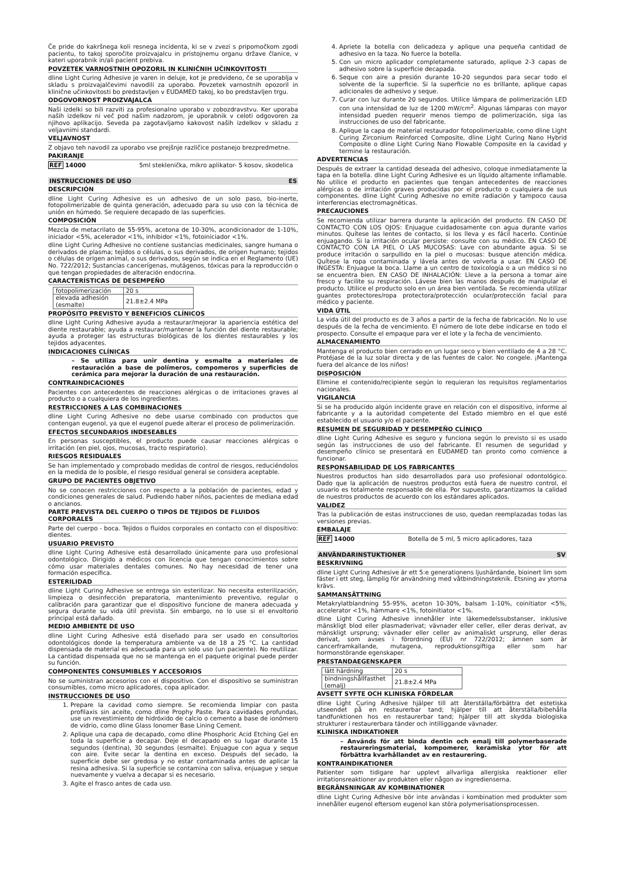Če pride do kakršnega koli resnega incidenta, ki se v zvezi s pripomočkom zgodi pacientu, to takoj sporočite proizvajalcu in pristojnemu organu države članice, v kateri uporabnik in/ali pacient prebiva.
POVZETEK VARNOSTNIH OPOZORIL IN KLINIČNIH UČINKOVITOSTI
dline Light Curing Adhesive je varen in deluje, kot je predvideno, če se uporablja v skladu s proizvajalčevimi navodili za uporabo. Povzetek varnostnih opozoril in klinične učinkovitosti bo predstavljen v EUDAMED takoj, ko bo predstavljen trgu.
ODGOVORNOST PROIZVAJALCA
Naši izdelki so bili razviti za profesionalno uporabo v zobozdravstvu. Ker uporaba naših izdelkov ni več pod našim nadzorom, je uporabnik v celoti odgovoren za njihovo aplikacijo. Seveda pa zagotavljamo kakovost naših izdelkov v skladu z veljavnimi standardi.
VELJAVNOST
Z objavo teh navodil za uporabo vse prejšnje različice postanejo brezpredmetne.
PAKIRANJE
REF 14000 5ml steklenička, mikro aplikator- 5 kosov, skodelica
INSTRUCCIONES DE USO ES
DESCRIPCIÓN
dline Light Curing Adhesive es un adhesivo de un solo paso, bio-inerte, fotopolimerizable de quinta generación, adecuado para su uso con la técnica de unión en húmedo. Se requiere decapado de las superficies.
COMPOSICIÓN
Mezcla de metacrilato de 55-95%, acetona de 10-30%, acondicionador de 1-10%, iniciador <5%, acelerador <1%, inhibidor <1%, fotoiniciador <1%.
dline Light Curing Adhesive no contiene sustancias medicinales, sangre humana o derivados de plasma; tejidos o células, o sus derivados, de origen humano; tejidos o células de origen animal, o sus derivados, según se indica en el Reglamento (UE) No. 722/2012; Sustancias cancerígenas, mutágenos, tóxicas para la reproducción o que tengan propiedades de alteración endocrina.
CARACTERÍSTICAS DE DESEMPEÑO
| fotopolimerización | 20 s |
| elevada adhesión (esmalte) | 21.8±2.4 MPa |
PROPÓSITO PREVISTO Y BENEFICIOS CLÍNICOS
dline Light Curing Adhesive ayuda a restaurar/mejorar la apariencia estética del diente restaurable; ayuda a restaurar/mantener la función del diente restaurable; ayuda a proteger las estructuras biológicas de los dientes restaurables y los tejidos adyacentes.
INDICACIONES CLÍNICAS
– Se utiliza para unir dentina y esmalte a materiales de restauración a base de polímeros, compomeros y superficies de cerámica para mejorar la duración de una restauración.
CONTRAINDICACIONES
Pacientes con antecedentes de reacciones alérgicas o de irritaciones graves al producto o a cualquiera de los ingredientes.
RESTRICCIONES A LAS COMBINACIONES
dline Light Curing Adhesive no debe usarse combinado con productos que contengan eugenol, ya que el eugenol puede alterar el proceso de polimerización.
EFECTOS SECUNDARIOS INDESEABLES
En personas susceptibles, el producto puede causar reacciones alérgicas o irritación (en piel, ojos, mucosas, tracto respiratorio).
RIESGOS RESIDUALES
Se han implementado y comprobado medidas de control de riesgos, reduciéndolos en la medida de lo posible, el riesgo residual general se considera aceptable.
GRUPO DE PACIENTES OBJETIVO
No se conocen restricciones con respecto a la población de pacientes, edad y condiciones generales de salud. Pudiendo haber niños, pacientes de mediana edad o ancianos.
PARTE PREVISTA DEL CUERPO O TIPOS DE TEJIDOS DE FLUIDOS CORPORALES
Parte del cuerpo - boca. Tejidos o fluidos corporales en contacto con el dispositivo: dientes.
USUARIO PREVISTO
dline Light Curing Adhesive está desarrollado únicamente para uso profesional odontológico. Dirigido a médicos con licencia que tengan conocimientos sobre cómo usar materiales dentales comunes. No hay necesidad de tener una formación específica.
ESTERILIDAD
dline Light Curing Adhesive se entrega sin esterilizar. No necesita esterilización, limpieza o desinfección preparatoria, mantenimiento preventivo, regular o calibración para garantizar que el dispositivo funcione de manera adecuada y segura durante su vida útil prevista. Sin embargo, no lo use si el envoltorio principal está dañado.
MEDIO AMBIENTE DE USO
dline Light Curing Adhesive está diseñado para ser usado en consultorios odontológicos donde la temperatura ambiente va de 18 a 25 °C. La cantidad dispensada de material es adecuada para un solo uso (un paciente). No reutilizar. La cantidad dispensada que no se mantenga en el paquete original puede perder su función.
COMPONENTES CONSUMIBLES Y ACCESORIOS
No se suministran accesorios con el dispositivo. Con el dispositivo se suministran consumibles, como micro aplicadores, copa aplicador.
INSTRUCCIONES DE USO
1. Prepare la cavidad como siempre. Se recomienda limpiar con pasta profilaxis sin aceite, como dline Prophy Paste. Para cavidades profundas, use un revestimiento de hidróxido de calcio o cemento a base de ionómero de vidrio, como dline Glass Ionomer Base Lining Cement.
2. Aplique una capa de decapado, como dline Phosphoric Acid Etching Gel en toda la superficie a decapar. Deje el decapado en su lugar durante 15 segundos (dentina), 30 segundos (esmalte). Enjuague con agua y seque con aire. Evite secar la dentina en exceso. Después del secado, la superficie debe ser gredosa y no estar contaminada antes de aplicar la resina adhesiva. Si la superficie se contamina con saliva, enjuague y seque nuevamente y vuelva a decapar si es necesario.
3. Agite el frasco antes de cada uso.
4. Apriete la botella con delicadeza y aplique una pequeña cantidad de adhesivo en la taza. No fuerce la botella.
5. Con un micro aplicador completamente saturado, aplique 2-3 capas de adhesivo sobre la superficie decapada.
6. Seque con aire a presión durante 10-20 segundos para secar todo el solvente de la superficie. Si la superficie no es brillante, aplique capas adicionales de adhesivo y seque.
7. Curar con luz durante 20 segundos. Utilice lámpara de polimerización LED con una intensidad de luz de 1200 mW/cm<sup>2</sup>. Algunas lámparas con mayor intensidad pueden requerir menos tiempo de polimerización, siga las instrucciones de uso del fabricante.
8. Aplique la capa de material restaurador fotopolimerizable, como dline Light Curing Zirconium Reinforced Composite, dline Light Curing Nano Hybrid Composite o dline Light Curing Nano Flowable Composite en la cavidad y termine la restauración.
ADVERTENCIAS
Después de extraer la cantidad deseada del adhesivo, coloque inmediatamente la tapa en la botella. dline Light Curing Adhesive es un líquido altamente inflamable. No utilice el producto en pacientes que tengan antecedentes de reacciones alérgicas o de irritación graves producidas por el producto o cualquiera de sus componentes. dline Light Curing Adhesive no emite radiación y tampoco causa interferencias electromagnéticas.
PRECAUCIONES
Se recomienda utilizar barrera durante la aplicación del producto. EN CASO DE CONTACTO CON LOS OJOS: Enjuague cuidadosamente con agua durante varios minutos. Quítese las lentes de contacto, si los lleva y es fácil hacerlo. Continúe enjuagando. Si la irritación ocular persiste: consulte con su médico. EN CASO DE CONTACTO CON LA PIEL O LAS MUCOSAS: Lave con abundante agua. Si se produce irritación o sarpullido en la piel o mucosas: busque atención médica. Quítese la ropa contaminada y lávela antes de volverla a usar. EN CASO DE INGESTA: Enjuague la boca. Llame a un centro de toxicología o a un médico si no se encuentra bien. EN CASO DE INHALACIÓN: Lleve a la persona a tomar aire fresco y facilite su respiración. Lávese bien las manos después de manipular el producto. Utilice el producto solo en un área bien ventilada. Se recomienda utilizar guantes protectores/ropa protectora/protección ocular/protección facial para médico y paciente.
VIDA ÚTIL
La vida útil del producto es de 3 años a partir de la fecha de fabricación. No lo use después de la fecha de vencimiento. El número de lote debe indicarse en todo el prospecto. Consulte el empaque para ver el lote y la fecha de vencimiento.
ALMACENAMIENTO
Mantenga el producto bien cerrado en un lugar seco y bien ventilado de 4 a 28 °C. Protéjase de la luz solar directa y de las fuentes de calor. No congele. ¡Mantenga fuera del alcance de los niños!
DISPOSICIÓN
Elimine el contenido/recipiente según lo requieran los requisitos reglamentarios nacionales.
VIGILANCIA
Si se ha producido algún incidente grave en relación con el dispositivo, informe al fabricante y a la autoridad competente del Estado miembro en el que esté establecido el usuario y/o el paciente.
RESUMEN DE SEGURIDAD Y DESEMPEÑO CLÍNICO
dline Light Curing Adhesive es seguro y funciona según lo previsto si es usado según las instrucciones de uso del fabricante. El resumen de seguridad y desempeño clínico se presentará en EUDAMED tan pronto como comience a funcionar.
RESPONSABILIDAD DE LOS FABRICANTES
Nuestros productos han sido desarrollados para uso profesional odontológico. Dado que la aplicación de nuestros productos está fuera de nuestro control, el usuario es totalmente responsable de ella. Por supuesto, garantizamos la calidad de nuestros productos de acuerdo con los estándares aplicados.
VALIDEZ
Tras la publicación de estas instrucciones de uso, quedan reemplazadas todas las versiones previas.
EMBALAJE
REF 14000 Botella de 5 ml, 5 micro aplicadores, taza
ANVÄNDARINSTUKTIONER SV
BESKRIVNING
dline Light Curing Adhesive är ett 5:e generationens ljushärdande, bioinert lim som fäster i ett steg, lämplig för användning med våtbindningsteknik. Etsning av ytorna krävs.
SAMMANSÄTTNING
Metakrylatblandning 55-95%, aceton 10-30%, balsam 1-10%, coinitiator <5%, accelerator <1%, hämmare <1%, fotoinitiator <1%.
dline Light Curing Adhesive innehåller inte läkemedelssubstanser, inklusive mänskligt blod eller plasmaderivat; vävnader eller celler, eller deras derivat, av mänskligt ursprung; vävnader eller celler av animaliskt ursprung, eller deras derivat, som avses i förordning (EU) nr 722/2012; ämnen som är cancerframkallande, mutagena, reproduktionsgiftiga eller som har hormonstörande egenskaper.
PRESTANDAEGENSKAPER
| lätt härdning | 20 s |
| bindningshållfasthet (emalj) | 21.8±2.4 MPa |
AVSETT SYFTE OCH KLINISKA FÖRDELAR
dline Light Curing Adhesive hjälper till att återställa/förbättra det estetiska utseendet på en restaurerbar tand; hjälper till att återställa/bibehålla tandfunktionen hos en restaurerbar tand; hjälper till att skydda biologiska strukturer i restaurerbara tänder och intilliggande vävnader.
KLINISKA INDIKATIONER
– Används för att binda dentin och emalj till polymerbaserade restaureringsmaterial, kompomerer, keramiska ytor för att förbättra kvarhållandet av en restaurering.
KONTRAINDIKATIONER
Patienter som tidigare har upplevt allvarliga allergiska reaktioner eller irritationsreaktioner av produkten eller någon av ingredienserna.
BEGRÄNSNINGAR AV KOMBINATIONER
dline Light Curing Adhesive bör inte användas i kombination med produkter som innehåller eugenol eftersom eugenol kan störa polymerisationsprocessen.